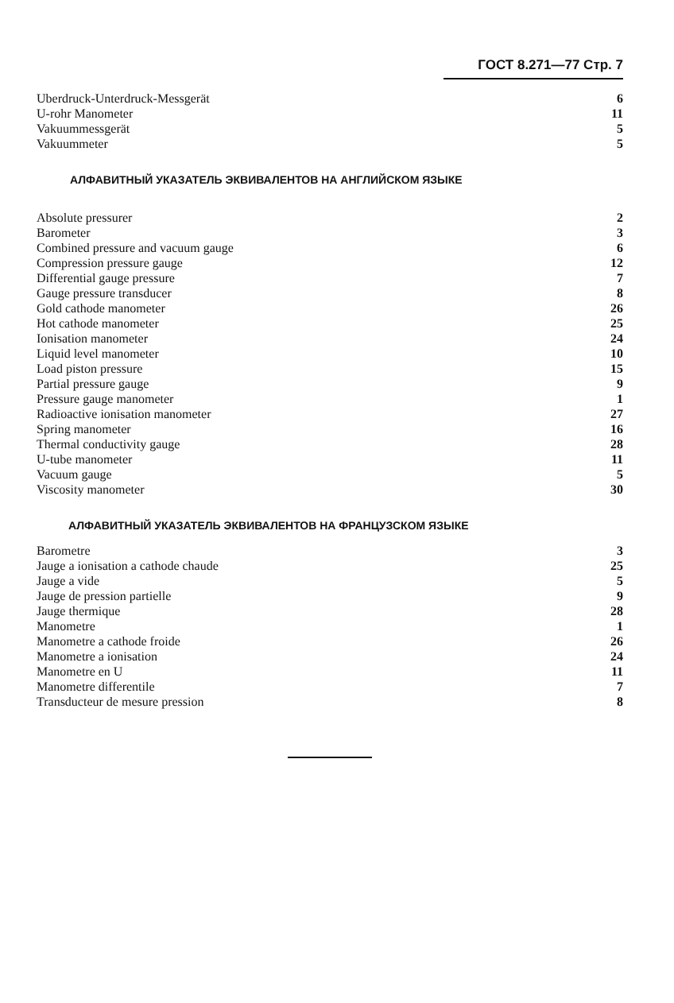ГОСТ 8.271—77 Стр. 7
| Uberdruck-Unterdruck-Messgerät | 6 |
| U-rohr Manometer | 11 |
| Vakuummessgerät | 5 |
| Vakuummeter | 5 |
АЛФАВИТНЫЙ УКАЗАТЕЛЬ ЭКВИВАЛЕНТОВ НА АНГЛИЙСКОМ ЯЗЫКЕ
| Absolute pressurer | 2 |
| Barometer | 3 |
| Combined pressure and vacuum gauge | 6 |
| Compression pressure gauge | 12 |
| Differential gauge pressure | 7 |
| Gauge pressure transducer | 8 |
| Gold cathode manometer | 26 |
| Hot cathode manometer | 25 |
| Ionisation manometer | 24 |
| Liquid level manometer | 10 |
| Load piston pressure | 15 |
| Partial pressure gauge | 9 |
| Pressure gauge manometer | 1 |
| Radioactive ionisation manometer | 27 |
| Spring manometer | 16 |
| Thermal conductivity gauge | 28 |
| U-tube manometer | 11 |
| Vacuum gauge | 5 |
| Viscosity manometer | 30 |
АЛФАВИТНЫЙ УКАЗАТЕЛЬ ЭКВИВАЛЕНТОВ НА ФРАНЦУЗСКОМ ЯЗЫКЕ
| Barometre | 3 |
| Jauge a ionisation a cathode chaude | 25 |
| Jauge a vide | 5 |
| Jauge de pression partielle | 9 |
| Jauge thermique | 28 |
| Manometre | 1 |
| Manometre a cathode froide | 26 |
| Manometre a ionisation | 24 |
| Manometre en U | 11 |
| Manometre differentile | 7 |
| Transducteur de mesure pression | 8 |